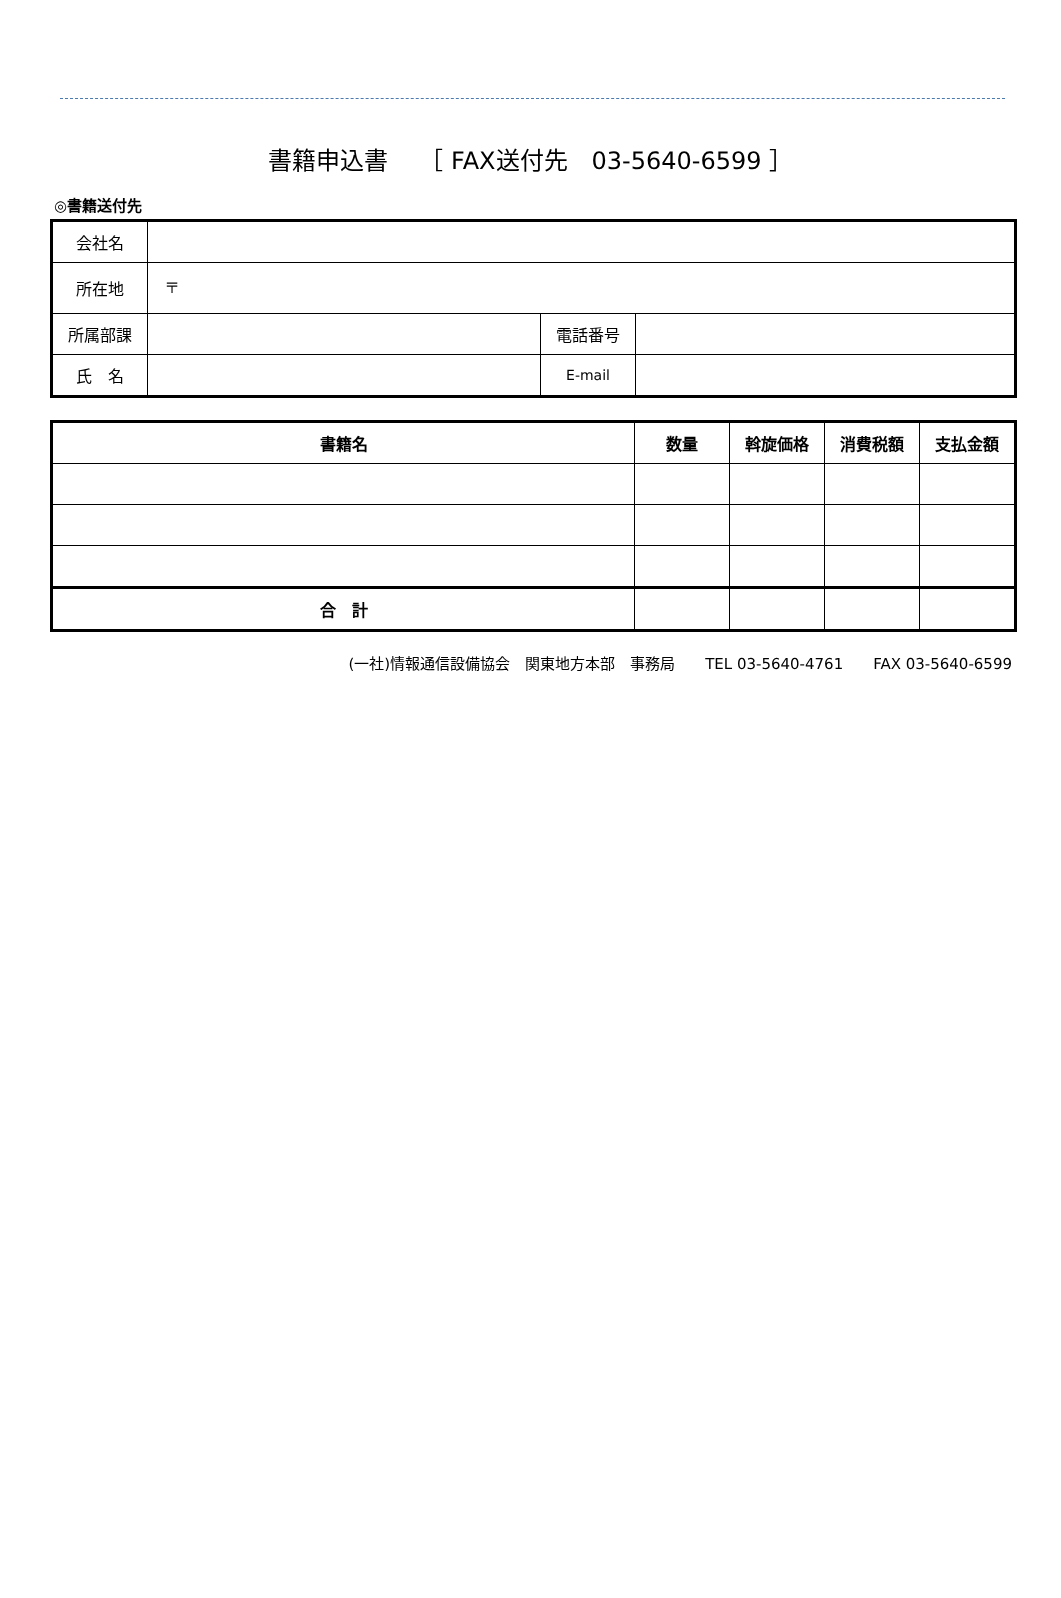書籍申込書　 ［ FAX送付先　03-5640-6599 ］
◎書籍送付先
| 会社名 | | | |
| 所在地 | 〒 | | |
| 所属部課 | | 電話番号 | |
| 氏 名 | | E-mail | |
| 書籍名 | 数量 | 斡旋価格 | 消費税額 | 支払金額 |
| --- | --- | --- | --- | --- |
| 合 計 | | | | |
(一社)情報通信設備協会　関東地方本部　事務局　　TEL 03-5640-4761　　FAX 03-5640-6599